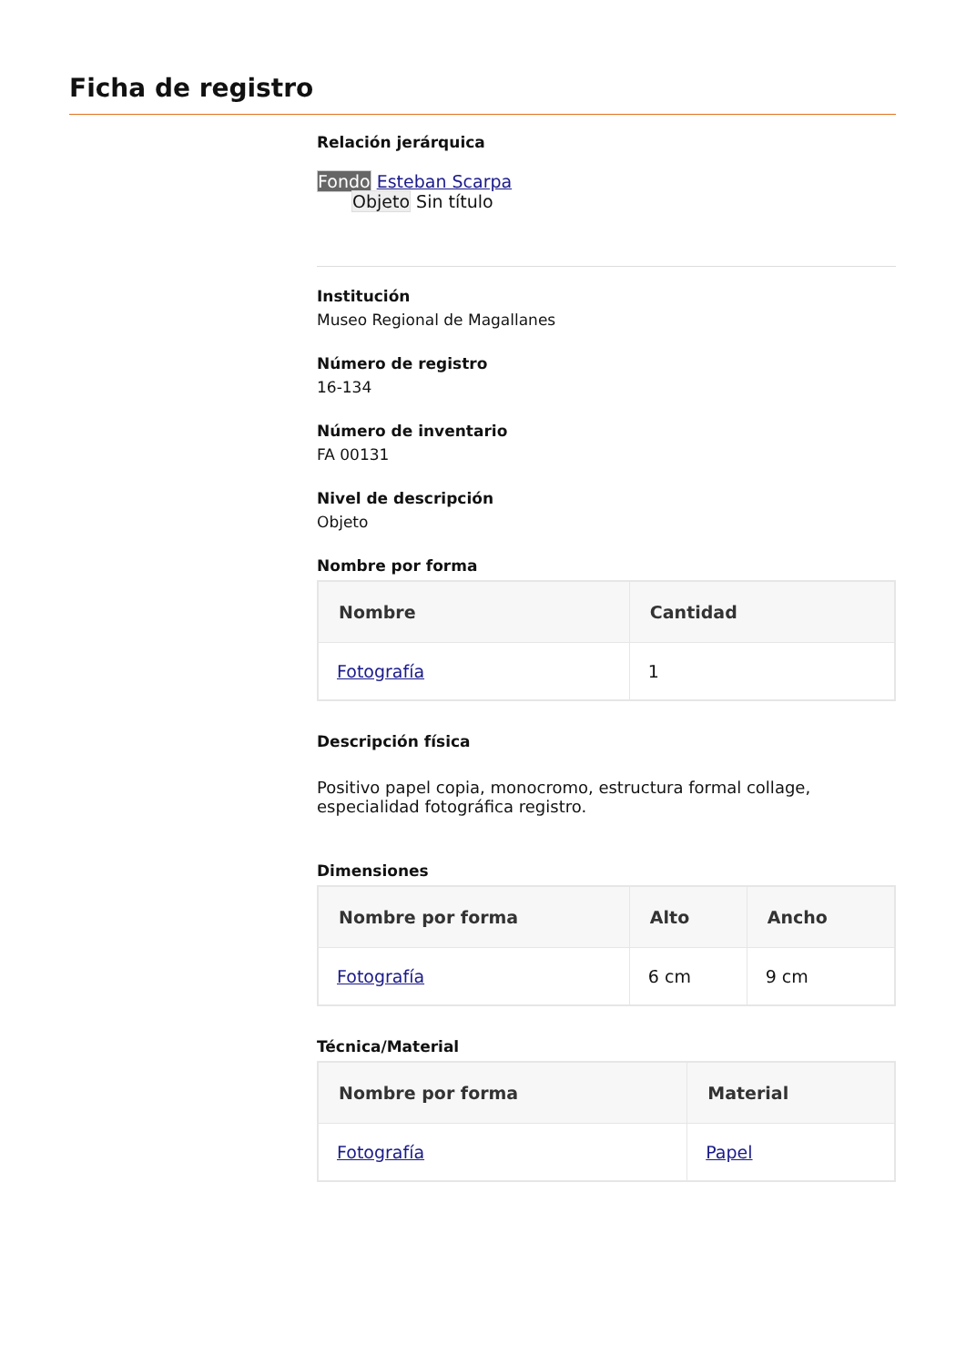Ficha de registro
Relación jerárquica
Fondo Esteban Scarpa
Objeto Sin título
Institución
Museo Regional de Magallanes
Número de registro
16-134
Número de inventario
FA 00131
Nivel de descripción
Objeto
Nombre por forma
| Nombre | Cantidad |
| --- | --- |
| Fotografía | 1 |
Descripción física
Positivo papel copia, monocromo, estructura formal collage, especialidad fotográfica registro.
Dimensiones
| Nombre por forma | Alto | Ancho |
| --- | --- | --- |
| Fotografía | 6 cm | 9 cm |
Técnica/Material
| Nombre por forma | Material |
| --- | --- |
| Fotografía | Papel |